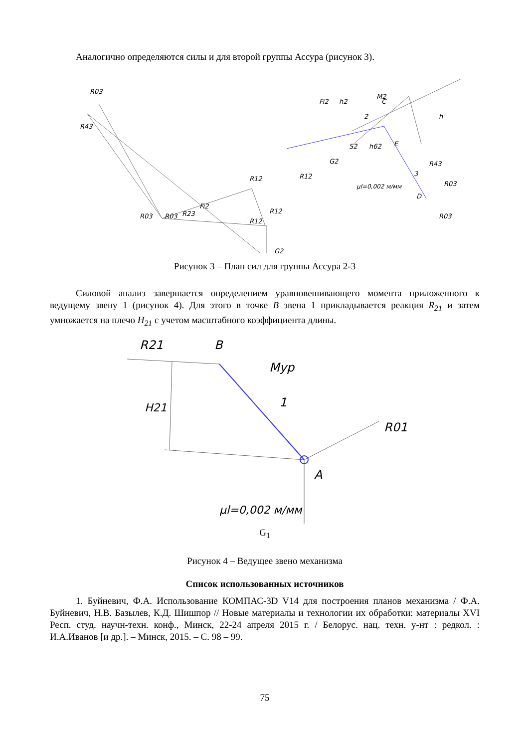Аналогично определяются силы и для второй группы Ассура (рисунок 3).
R03
R43
R03
R03
R23
Fi2
R12
R12
R12
G2
Fi2
h2
2
M2
C
h
S2
h62
E
G2
R12
R43
3
μl=0,002 м/мм
R03
D
R03
Рисунок 3 – План сил для группы Ассура 2-3
Силовой анализ завершается определением уравновешивающего момента приложенного к ведущему звену 1 (рисунок 4). Для этого в точке B звена 1 прикладывается реакция R<sub>21</sub> и затем умножается на плечо H<sub>21</sub> с учетом масштабного коэффициента длины.
R21
B
Mур
1
H21
R01
A
μl=0,002 м/мм
G<sub>1</sub>
Рисунок 4 – Ведущее звено механизма
Список использованных источников
1. Буйневич, Ф.А. Использование КОМПАС-3D V14 для построения планов механизма / Ф.А. Буйневич, Н.В. Базылев, К.Д. Шишпор // Новые материалы и технологии их обработки: материалы XVI Респ. студ. научн-техн. конф., Минск, 22-24 апреля 2015 г. / Белорус. нац. техн. у-нт : редкол. : И.А.Иванов [и др.]. – Минск, 2015. – С. 98 – 99.
75